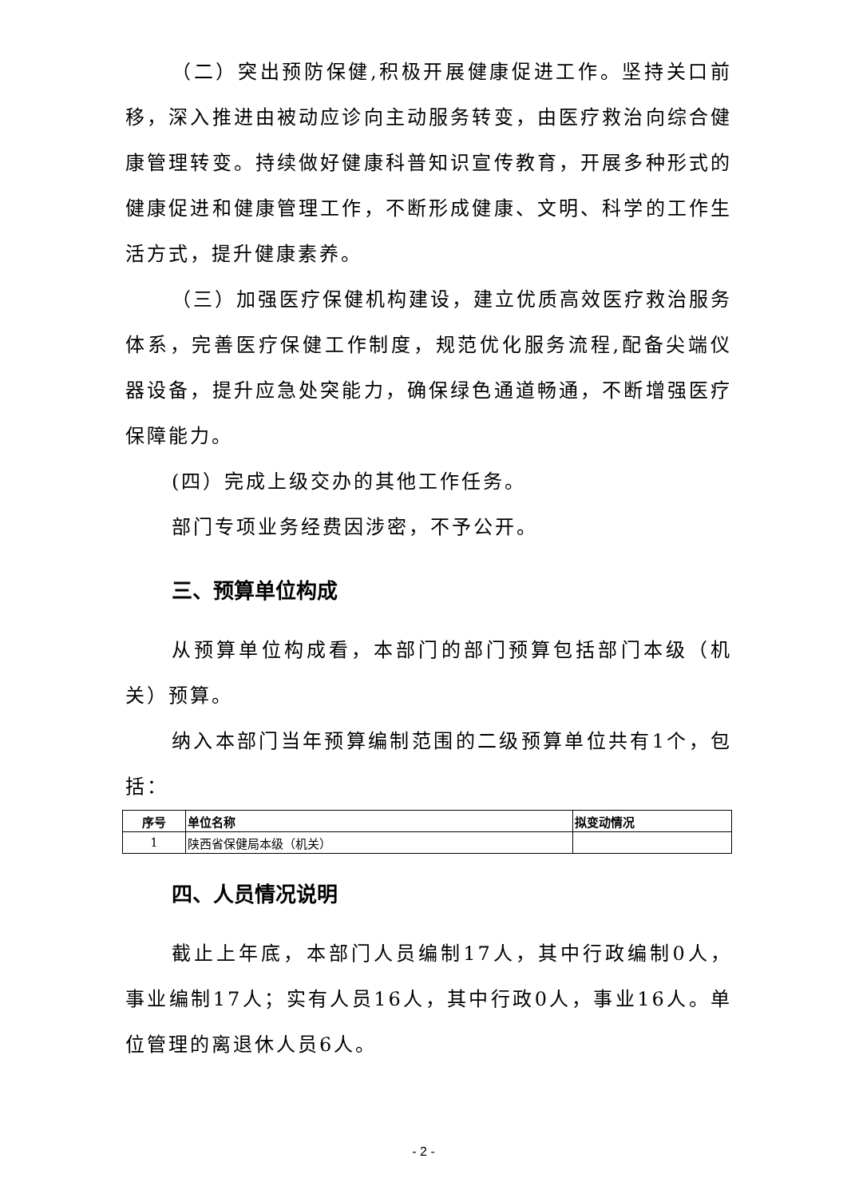（二）突出预防保健,积极开展健康促进工作。坚持关口前移，深入推进由被动应诊向主动服务转变，由医疗救治向综合健康管理转变。持续做好健康科普知识宣传教育，开展多种形式的健康促进和健康管理工作，不断形成健康、文明、科学的工作生活方式，提升健康素养。
（三）加强医疗保健机构建设，建立优质高效医疗救治服务体系，完善医疗保健工作制度，规范优化服务流程,配备尖端仪器设备，提升应急处突能力，确保绿色通道畅通，不断增强医疗保障能力。
(四）完成上级交办的其他工作任务。
部门专项业务经费因涉密，不予公开。
三、预算单位构成
从预算单位构成看，本部门的部门预算包括部门本级（机关）预算。
纳入本部门当年预算编制范围的二级预算单位共有1个，包括：
| 序号 | 单位名称 | 拟变动情况 |
| --- | --- | --- |
| 1 | 陕西省保健局本级（机关） | |
四、人员情况说明
截止上年底，本部门人员编制17人，其中行政编制0人，事业编制17人；实有人员16人，其中行政0人，事业16人。单位管理的离退休人员6人。
- 2 -